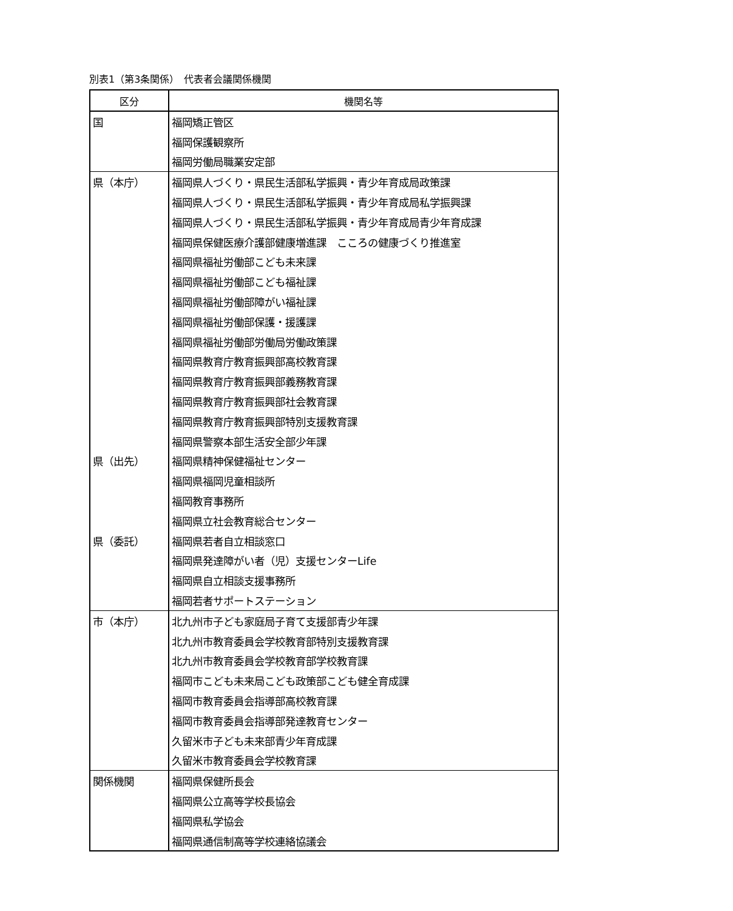別表1（第3条関係）　代表者会議関係機関
| 区分 | 機関名等 |
| --- | --- |
| 国 | 福岡矯正管区 |
| | 福岡保護観察所 |
| | 福岡労働局職業安定部 |
| 県（本庁） | 福岡県人づくり・県民生活部私学振興・青少年育成局政策課 |
| | 福岡県人づくり・県民生活部私学振興・青少年育成局私学振興課 |
| | 福岡県人づくり・県民生活部私学振興・青少年育成局青少年育成課 |
| | 福岡県保健医療介護部健康増進課 こころの健康づくり推進室 |
| | 福岡県福祉労働部こども未来課 |
| | 福岡県福祉労働部こども福祉課 |
| | 福岡県福祉労働部障がい福祉課 |
| | 福岡県福祉労働部保護・援護課 |
| | 福岡県福祉労働部労働局労働政策課 |
| | 福岡県教育庁教育振興部高校教育課 |
| | 福岡県教育庁教育振興部義務教育課 |
| | 福岡県教育庁教育振興部社会教育課 |
| | 福岡県教育庁教育振興部特別支援教育課 |
| | 福岡県警察本部生活安全部少年課 |
| 県（出先） | 福岡県精神保健福祉センター |
| | 福岡県福岡児童相談所 |
| | 福岡教育事務所 |
| | 福岡県立社会教育総合センター |
| 県（委託） | 福岡県若者自立相談窓口 |
| | 福岡県発達障がい者（児）支援センターLife |
| | 福岡県自立相談支援事務所 |
| | 福岡若者サポートステーション |
| 市（本庁） | 北九州市子ども家庭局子育て支援部青少年課 |
| | 北九州市教育委員会学校教育部特別支援教育課 |
| | 北九州市教育委員会学校教育部学校教育課 |
| | 福岡市こども未来局こども政策部こども健全育成課 |
| | 福岡市教育委員会指導部高校教育課 |
| | 福岡市教育委員会指導部発達教育センター |
| | 久留米市子ども未来部青少年育成課 |
| | 久留米市教育委員会学校教育課 |
| 関係機関 | 福岡県保健所長会 |
| | 福岡県公立高等学校長協会 |
| | 福岡県私学協会 |
| | 福岡県通信制高等学校連絡協議会 |